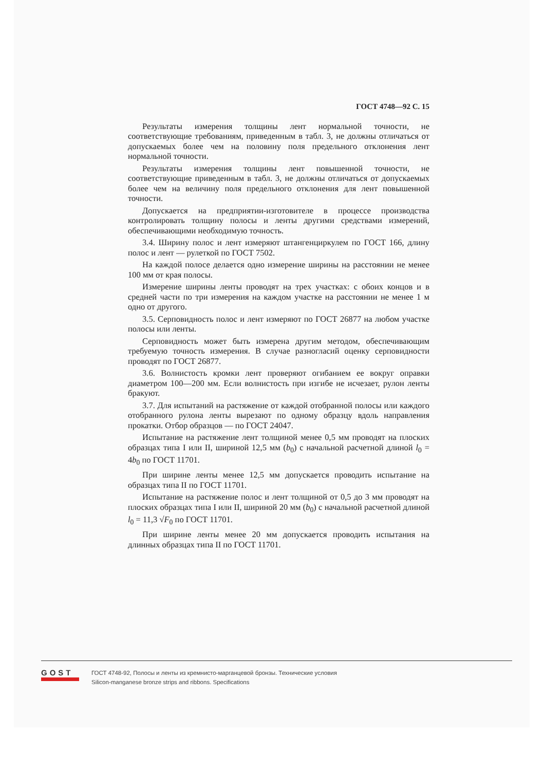ГОСТ 4748—92 С. 15
Результаты измерения толщины лент нормальной точности, не соответствующие требованиям, приведенным в табл. 3, не должны отличаться от допускаемых более чем на половину поля предельного отклонения лент нормальной точности.
Результаты измерения толщины лент повышенной точности, не соответствующие приведенным в табл. 3, не должны отличаться от допускаемых более чем на величину поля предельного отклонения для лент повышенной точности.
Допускается на предприятии-изготовителе в процессе производства контролировать толщину полосы и ленты другими средствами измерений, обеспечивающими необходимую точность.
3.4. Ширину полос и лент измеряют штангенциркулем по ГОСТ 166, длину полос и лент — рулеткой по ГОСТ 7502.
На каждой полосе делается одно измерение ширины на расстоянии не менее 100 мм от края полосы.
Измерение ширины ленты проводят на трех участках: с обоих концов и в средней части по три измерения на каждом участке на расстоянии не менее 1 м одно от другого.
3.5. Серповидность полос и лент измеряют по ГОСТ 26877 на любом участке полосы или ленты.
Серповидность может быть измерена другим методом, обеспечивающим требуемую точность измерения. В случае разногласий оценку серповидности проводят по ГОСТ 26877.
3.6. Волнистость кромки лент проверяют огибанием ее вокруг оправки диаметром 100—200 мм. Если волнистость при изгибе не исчезает, рулон ленты бракуют.
3.7. Для испытаний на растяжение от каждой отобранной полосы или каждого отобранного рулона ленты вырезают по одному образцу вдоль направления прокатки. Отбор образцов — по ГОСТ 24047.
Испытание на растяжение лент толщиной менее 0,5 мм проводят на плоских образцах типа I или II, шириной 12,5 мм (b<sub>0</sub>) с начальной расчетной длиной l<sub>0</sub> = 4b<sub>0</sub> по ГОСТ 11701.
При ширине ленты менее 12,5 мм допускается проводить испытание на образцах типа II по ГОСТ 11701.
Испытание на растяжение полос и лент толщиной от 0,5 до 3 мм проводят на плоских образцах типа I или II, шириной 20 мм (b<sub>0</sub>) с начальной расчетной длиной l<sub>0</sub> = 11,3 √F<sub>0</sub> по ГОСТ 11701.
При ширине ленты менее 20 мм допускается проводить испытания на длинных образцах типа II по ГОСТ 11701.
GOST
ГОСТ 4748-92, Полосы и ленты из кремнисто-марганцевой бронзы. Технические условия
Silicon-manganese bronze strips and ribbons. Specifications